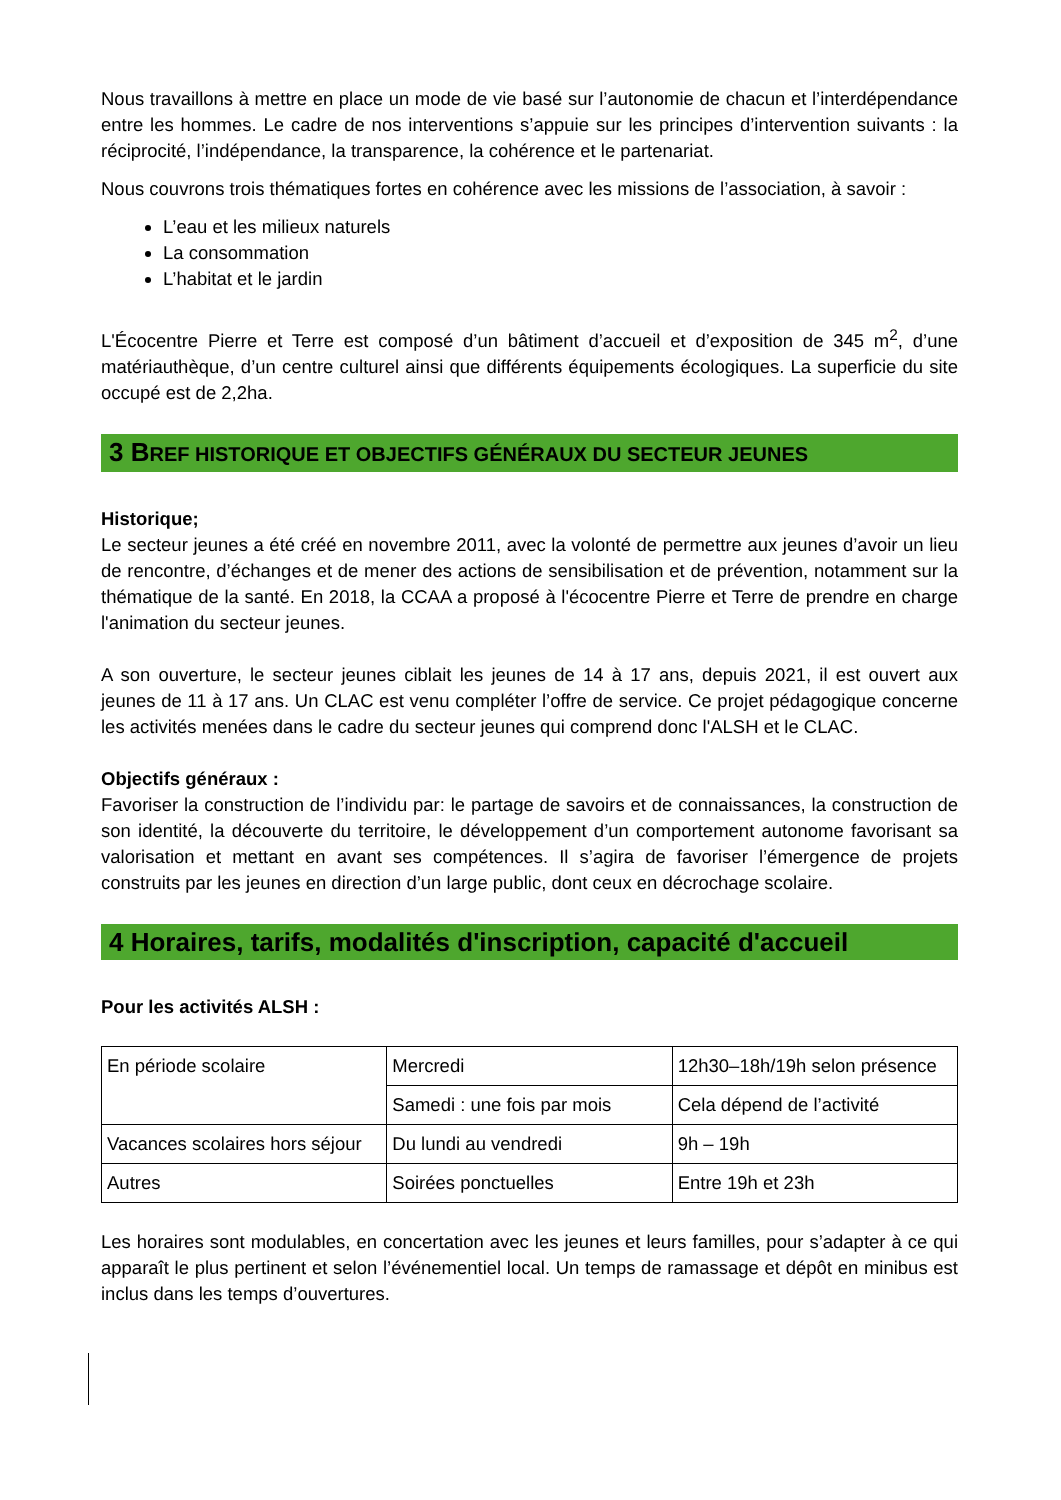Nous travaillons à mettre en place un mode de vie basé sur l’autonomie de chacun et l’interdépendance entre les hommes. Le cadre de nos interventions s’appuie sur les principes d’intervention suivants : la réciprocité, l’indépendance, la transparence, la cohérence et le partenariat.
Nous couvrons trois thématiques fortes en cohérence avec les missions de l’association, à savoir :
L’eau et les milieux naturels
La consommation
L’habitat et le jardin
L'Écocentre Pierre et Terre est composé d’un bâtiment d’accueil et d’exposition de 345 m<sup>2</sup>, d’une matériauthèque, d’un centre culturel ainsi que différents équipements écologiques. La superficie du site occupé est de 2,2ha.
3 BREF HISTORIQUE ET OBJECTIFS GÉNÉRAUX DU SECTEUR JEUNES
Historique;
Le secteur jeunes a été créé en novembre 2011, avec la volonté de permettre aux jeunes d’avoir un lieu de rencontre, d’échanges et de mener des actions de sensibilisation et de prévention, notamment sur la thématique de la santé. En 2018, la CCAA a proposé à l'écocentre Pierre et Terre de prendre en charge l'animation du secteur jeunes.
A son ouverture, le secteur jeunes ciblait les jeunes de 14 à 17 ans, depuis 2021, il est ouvert aux jeunes de 11 à 17 ans. Un CLAC est venu compléter l’offre de service. Ce projet pédagogique concerne les activités menées dans le cadre du secteur jeunes qui comprend donc l'ALSH et le CLAC.
Objectifs généraux :
Favoriser la construction de l’individu par: le partage de savoirs et de connaissances, la construction de son identité, la découverte du territoire, le développement d’un comportement autonome favorisant sa valorisation et mettant en avant ses compétences. Il s’agira de favoriser l’émergence de projets construits par les jeunes en direction d’un large public, dont ceux en décrochage scolaire.
4 Horaires, tarifs, modalités d'inscription, capacité d'accueil
Pour les activités ALSH :
| En période scolaire | Mercredi | 12h30–18h/19h selon présence |
| | Samedi : une fois par mois | Cela dépend de l’activité |
| Vacances scolaires hors séjour | Du lundi au vendredi | 9h – 19h |
| Autres | Soirées ponctuelles | Entre 19h et 23h |
Les horaires sont modulables, en concertation avec les jeunes et leurs familles, pour s’adapter à ce qui apparaît le plus pertinent et selon l’événementiel local. Un temps de ramassage et dépôt en minibus est inclus dans les temps d’ouvertures.